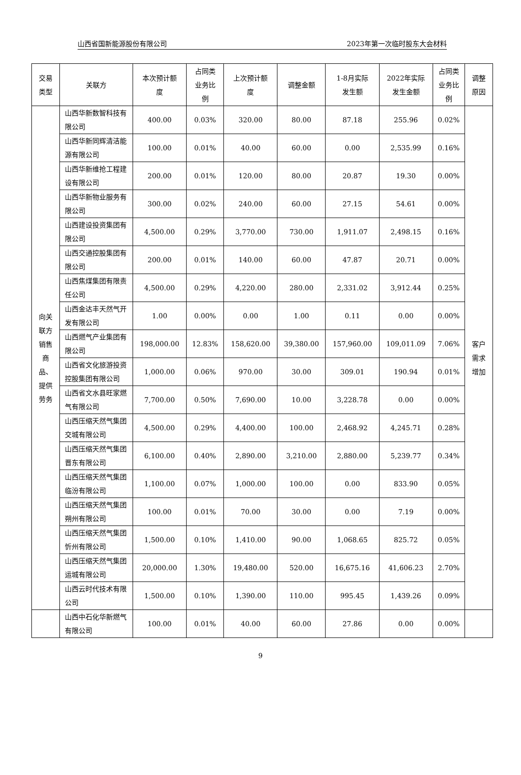山西省国新能源股份有限公司 2023年第一次临时股东大会材料
| 交易 类型 | 关联方 | 本次预计额 度 | 占同类 业务比 例 | 上次预计额 度 | 调整金额 | 1-8月实际 发生额 | 2022年实际 发生金额 | 占同类 业务比 例 | 调整 原因 |
| --- | --- | --- | --- | --- | --- | --- | --- | --- | --- |
| 向关 联方 销售 商 品、 提供 劳务 | 山西华新数智科技有限公司 | 400.00 | 0.03% | 320.00 | 80.00 | 87.18 | 255.96 | 0.02% | 客户 需求 增加 |
| | 山西华新同辉清洁能源有限公司 | 100.00 | 0.01% | 40.00 | 60.00 | 0.00 | 2,535.99 | 0.16% | |
| | 山西华新维抢工程建设有限公司 | 200.00 | 0.01% | 120.00 | 80.00 | 20.87 | 19.30 | 0.00% | |
| | 山西华新物业服务有限公司 | 300.00 | 0.02% | 240.00 | 60.00 | 27.15 | 54.61 | 0.00% | |
| | 山西建设投资集团有限公司 | 4,500.00 | 0.29% | 3,770.00 | 730.00 | 1,911.07 | 2,498.15 | 0.16% | |
| | 山西交通控股集团有限公司 | 200.00 | 0.01% | 140.00 | 60.00 | 47.87 | 20.71 | 0.00% | |
| | 山西焦煤集团有限责任公司 | 4,500.00 | 0.29% | 4,220.00 | 280.00 | 2,331.02 | 3,912.44 | 0.25% | |
| | 山西金达丰天然气开发有限公司 | 1.00 | 0.00% | 0.00 | 1.00 | 0.11 | 0.00 | 0.00% | |
| | 山西燃气产业集团有限公司 | 198,000.00 | 12.83% | 158,620.00 | 39,380.00 | 157,960.00 | 109,011.09 | 7.06% | |
| | 山西省文化旅游投资控股集团有限公司 | 1,000.00 | 0.06% | 970.00 | 30.00 | 309.01 | 190.94 | 0.01% | |
| | 山西省文水县旺家燃气有限公司 | 7,700.00 | 0.50% | 7,690.00 | 10.00 | 3,228.78 | 0.00 | 0.00% | |
| | 山西压缩天然气集团交城有限公司 | 4,500.00 | 0.29% | 4,400.00 | 100.00 | 2,468.92 | 4,245.71 | 0.28% | |
| | 山西压缩天然气集团晋东有限公司 | 6,100.00 | 0.40% | 2,890.00 | 3,210.00 | 2,880.00 | 5,239.77 | 0.34% | |
| | 山西压缩天然气集团临汾有限公司 | 1,100.00 | 0.07% | 1,000.00 | 100.00 | 0.00 | 833.90 | 0.05% | |
| | 山西压缩天然气集团朔州有限公司 | 100.00 | 0.01% | 70.00 | 30.00 | 0.00 | 7.19 | 0.00% | |
| | 山西压缩天然气集团忻州有限公司 | 1,500.00 | 0.10% | 1,410.00 | 90.00 | 1,068.65 | 825.72 | 0.05% | |
| | 山西压缩天然气集团运城有限公司 | 20,000.00 | 1.30% | 19,480.00 | 520.00 | 16,675.16 | 41,606.23 | 2.70% | |
| | 山西云时代技术有限公司 | 1,500.00 | 0.10% | 1,390.00 | 110.00 | 995.45 | 1,439.26 | 0.09% | |
| | 山西中石化华新燃气有限公司 | 100.00 | 0.01% | 40.00 | 60.00 | 27.86 | 0.00 | 0.00% | |
9